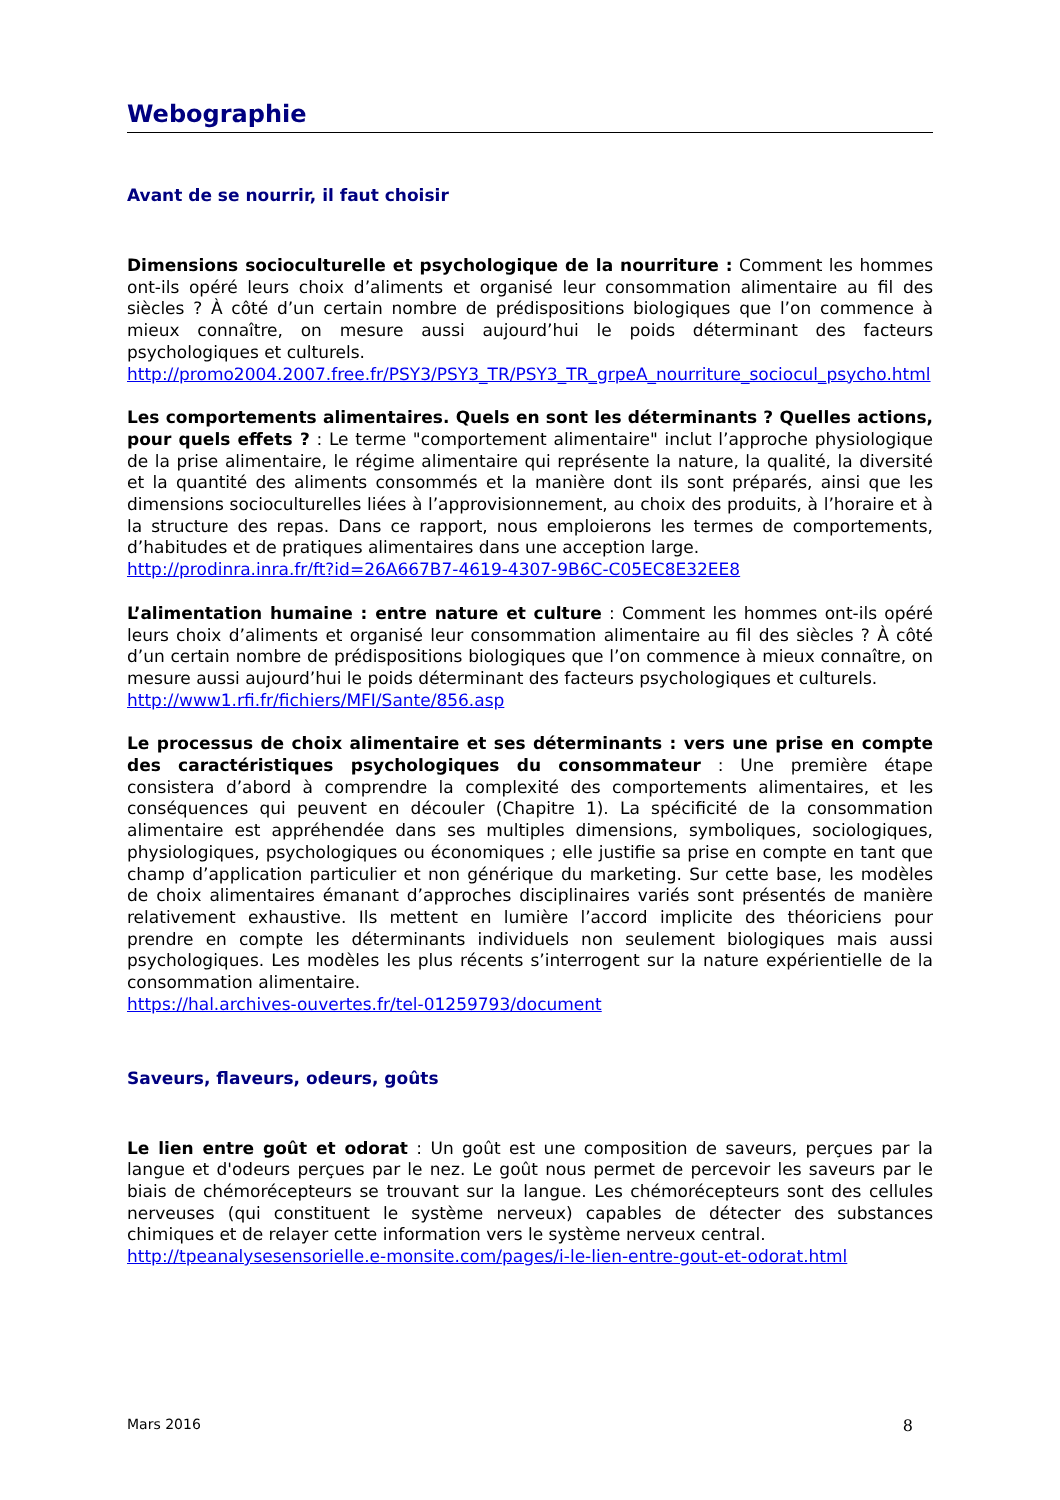Webographie
Avant de se nourrir, il faut choisir
Dimensions socioculturelle et psychologique de la nourriture : Comment les hommes ont-ils opéré leurs choix d’aliments et organisé leur consommation alimentaire au fil des siècles ? À côté d’un certain nombre de prédispositions biologiques que l’on commence à mieux connaître, on mesure aussi aujourd’hui le poids déterminant des facteurs psychologiques et culturels.
http://promo2004.2007.free.fr/PSY3/PSY3_TR/PSY3_TR_grpeA_nourriture_sociocul_psycho.html
Les comportements alimentaires. Quels en sont les déterminants ? Quelles actions, pour quels effets ? : Le terme "comportement alimentaire" inclut l’approche physiologique de la prise alimentaire, le régime alimentaire qui représente la nature, la qualité, la diversité et la quantité des aliments consommés et la manière dont ils sont préparés, ainsi que les dimensions socioculturelles liées à l’approvisionnement, au choix des produits, à l’horaire et à la structure des repas. Dans ce rapport, nous emploierons les termes de comportements, d’habitudes et de pratiques alimentaires dans une acception large.
http://prodinra.inra.fr/ft?id=26A667B7-4619-4307-9B6C-C05EC8E32EE8
L’alimentation humaine : entre nature et culture : Comment les hommes ont-ils opéré leurs choix d’aliments et organisé leur consommation alimentaire au fil des siècles ? À côté d’un certain nombre de prédispositions biologiques que l’on commence à mieux connaître, on mesure aussi aujourd’hui le poids déterminant des facteurs psychologiques et culturels.
http://www1.rfi.fr/fichiers/MFI/Sante/856.asp
Le processus de choix alimentaire et ses déterminants : vers une prise en compte des caractéristiques psychologiques du consommateur : Une première étape consistera d’abord à comprendre la complexité des comportements alimentaires, et les conséquences qui peuvent en découler (Chapitre 1). La spécificité de la consommation alimentaire est appréhendée dans ses multiples dimensions, symboliques, sociologiques, physiologiques, psychologiques ou économiques ; elle justifie sa prise en compte en tant que champ d’application particulier et non générique du marketing. Sur cette base, les modèles de choix alimentaires émanant d’approches disciplinaires variés sont présentés de manière relativement exhaustive. Ils mettent en lumière l’accord implicite des théoriciens pour prendre en compte les déterminants individuels non seulement biologiques mais aussi psychologiques. Les modèles les plus récents s’interrogent sur la nature expérientielle de la consommation alimentaire.
https://hal.archives-ouvertes.fr/tel-01259793/document
Saveurs, flaveurs, odeurs, goûts
Le lien entre goût et odorat : Un goût est une composition de saveurs, perçues par la langue et d'odeurs perçues par le nez. Le goût nous permet de percevoir les saveurs par le biais de chémorécepteurs se trouvant sur la langue. Les chémorécepteurs sont des cellules nerveuses (qui constituent le système nerveux) capables de détecter des substances chimiques et de relayer cette information vers le système nerveux central.
http://tpeanalysesensorielle.e-monsite.com/pages/i-le-lien-entre-gout-et-odorat.html
Mars 2016 8